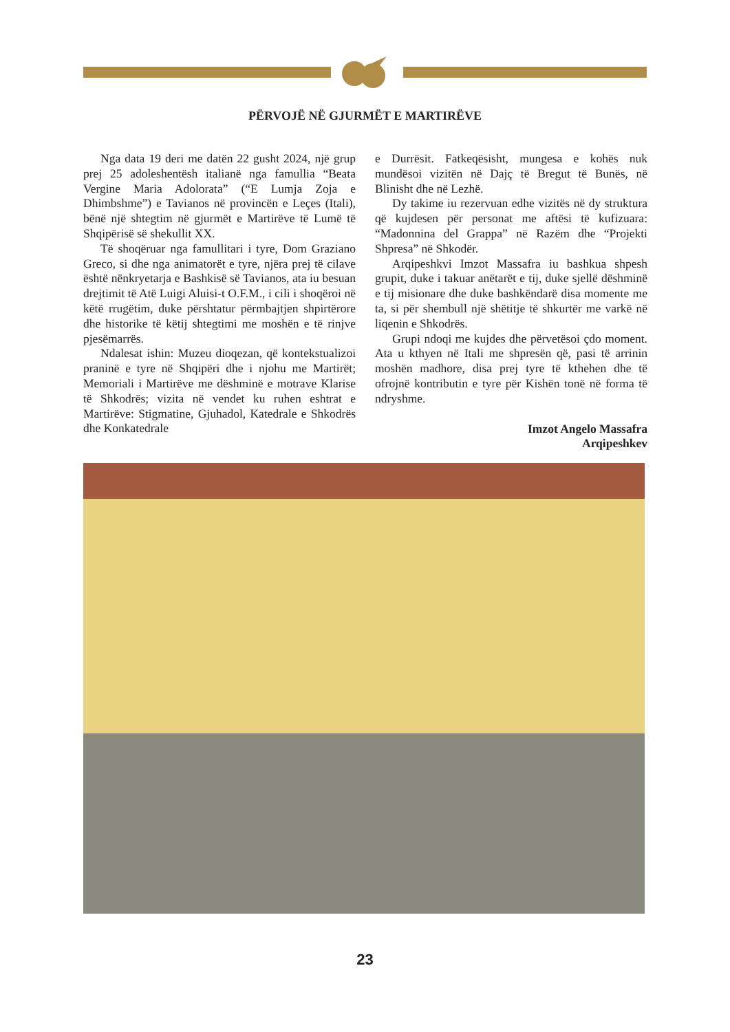PËRVOJË NË GJURMËT E MARTIRËVE
Nga data 19 deri me datën 22 gusht 2024, një grup prej 25 adoleshentësh italianë nga famullia “Beata Vergine Maria Adolorata” (“E Lumja Zoja e Dhimbshme”) e Tavianos në provincën e Leçes (Itali), bënë një shtegtim në gjurmët e Martirëve të Lumë të Shqipërisë së shekullit XX.
Të shoqëruar nga famullitari i tyre, Dom Graziano Greco, si dhe nga animatorët e tyre, njëra prej të cilave është nënkryetarja e Bashkisë së Tavianos, ata iu besuan drejtimit të Atë Luigi Aluisi-t O.F.M., i cili i shoqëroi në këtë rrugëtim, duke përshtatur përmbajtjen shpirtërore dhe historike të këtij shtegtimi me moshën e të rinjve pjesëmarrës.
Ndalesat ishin: Muzeu dioqezan, që kontekstualizoi praninë e tyre në Shqipëri dhe i njohu me Martirët; Memoriali i Martirëve me dëshminë e motrave Klarise të Shkodrës; vizita në vendet ku ruhen eshtrat e Martirëve: Stigmatine, Gjuhadol, Katedrale e Shkodrës dhe Konkatedrale
e Durrësit. Fatkeqësisht, mungesa e kohës nuk mundësoi vizitën në Dajç të Bregut të Bunës, në Blinisht dhe në Lezhë.
Dy takime iu rezervuan edhe vizitës në dy struktura që kujdesen për personat me aftësi të kufizuara: “Madonnina del Grappa” në Razëm dhe “Projekti Shpresa” në Shkodër.
Arqipeshkvi Imzot Massafra iu bashkua shpesh grupit, duke i takuar anëtarët e tij, duke sjellë dëshminë e tij misionare dhe duke bashkëndarë disa momente me ta, si për shembull një shëtitje të shkurtër me varkë në liqenin e Shkodrës.
Grupi ndoqi me kujdes dhe përvetësoi çdo moment. Ata u kthyen në Itali me shpresën që, pasi të arrinin moshën madhore, disa prej tyre të kthehen dhe të ofrojnë kontributin e tyre për Kishën tonë në forma të ndryshme.
Imzot Angelo Massafra
Arqipeshkev
23